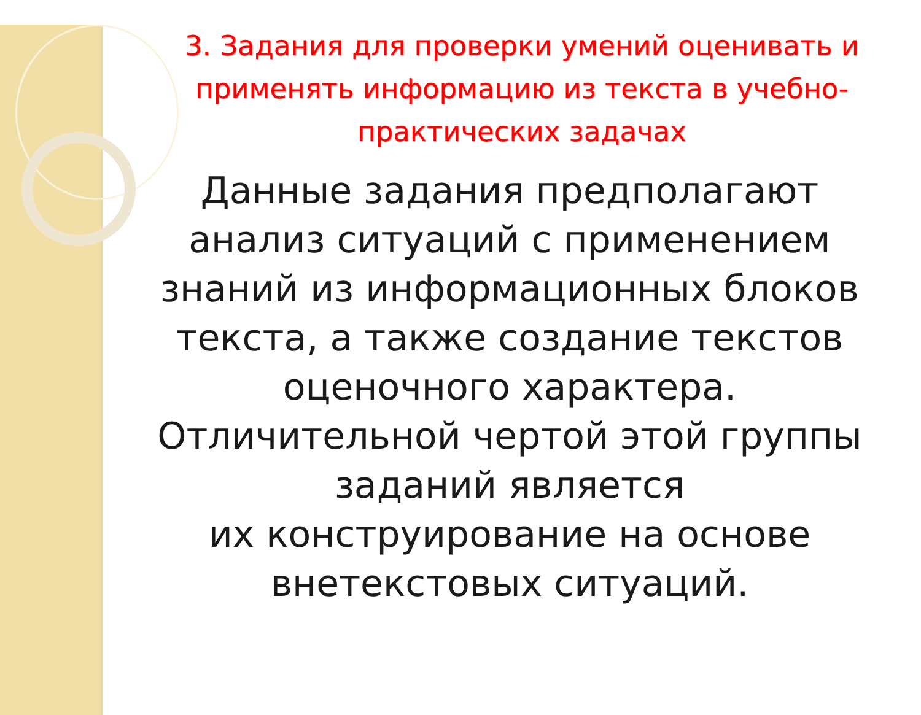3. Задания для проверки умений оценивать и применять информацию из текста в учебно-практических задачах
Данные задания предполагают анализ ситуаций с применением знаний из информационных блоков текста, а также создание текстов оценочного характера. Отличительной чертой этой группы заданий является
их конструирование на основе внетекстовых ситуаций.